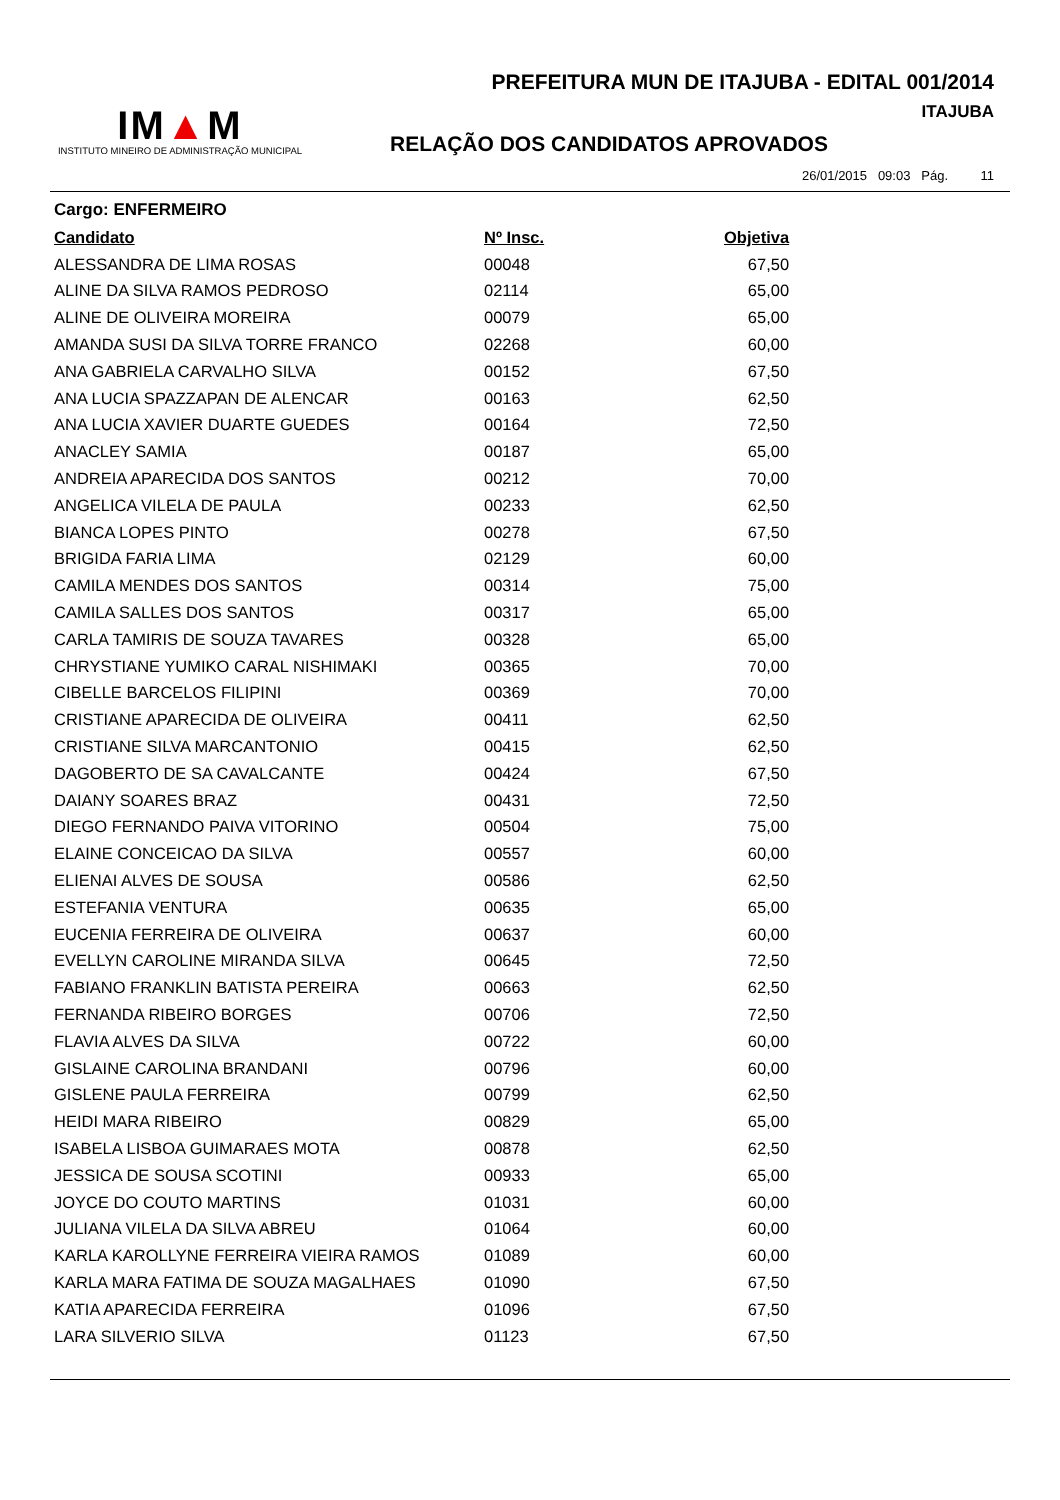PREFEITURA MUN DE ITAJUBA - EDITAL 001/2014
IM▲M
INSTITUTO MINEIRO DE ADMINISTRAÇÃO MUNICIPAL
ITAJUBA
RELAÇÃO DOS CANDIDATOS APROVADOS
26/01/2015 09:03 Pág. 11
Cargo: ENFERMEIRO
| Candidato | Nº Insc. | Objetiva |
| --- | --- | --- |
| ALESSANDRA DE LIMA ROSAS | 00048 | 67,50 |
| ALINE DA SILVA RAMOS PEDROSO | 02114 | 65,00 |
| ALINE DE OLIVEIRA MOREIRA | 00079 | 65,00 |
| AMANDA SUSI DA SILVA TORRE FRANCO | 02268 | 60,00 |
| ANA GABRIELA CARVALHO SILVA | 00152 | 67,50 |
| ANA LUCIA SPAZZAPAN DE ALENCAR | 00163 | 62,50 |
| ANA LUCIA XAVIER DUARTE GUEDES | 00164 | 72,50 |
| ANACLEY SAMIA | 00187 | 65,00 |
| ANDREIA APARECIDA DOS SANTOS | 00212 | 70,00 |
| ANGELICA VILELA DE PAULA | 00233 | 62,50 |
| BIANCA LOPES PINTO | 00278 | 67,50 |
| BRIGIDA FARIA LIMA | 02129 | 60,00 |
| CAMILA MENDES DOS SANTOS | 00314 | 75,00 |
| CAMILA SALLES DOS SANTOS | 00317 | 65,00 |
| CARLA TAMIRIS DE SOUZA TAVARES | 00328 | 65,00 |
| CHRYSTIANE YUMIKO CARAL NISHIMAKI | 00365 | 70,00 |
| CIBELLE BARCELOS FILIPINI | 00369 | 70,00 |
| CRISTIANE APARECIDA DE OLIVEIRA | 00411 | 62,50 |
| CRISTIANE SILVA MARCANTONIO | 00415 | 62,50 |
| DAGOBERTO DE SA CAVALCANTE | 00424 | 67,50 |
| DAIANY SOARES BRAZ | 00431 | 72,50 |
| DIEGO FERNANDO PAIVA VITORINO | 00504 | 75,00 |
| ELAINE CONCEICAO DA SILVA | 00557 | 60,00 |
| ELIENAI ALVES DE SOUSA | 00586 | 62,50 |
| ESTEFANIA VENTURA | 00635 | 65,00 |
| EUCENIA FERREIRA DE OLIVEIRA | 00637 | 60,00 |
| EVELLYN CAROLINE MIRANDA SILVA | 00645 | 72,50 |
| FABIANO FRANKLIN BATISTA PEREIRA | 00663 | 62,50 |
| FERNANDA RIBEIRO BORGES | 00706 | 72,50 |
| FLAVIA ALVES DA SILVA | 00722 | 60,00 |
| GISLAINE CAROLINA BRANDANI | 00796 | 60,00 |
| GISLENE PAULA FERREIRA | 00799 | 62,50 |
| HEIDI MARA RIBEIRO | 00829 | 65,00 |
| ISABELA LISBOA GUIMARAES MOTA | 00878 | 62,50 |
| JESSICA DE SOUSA SCOTINI | 00933 | 65,00 |
| JOYCE DO COUTO MARTINS | 01031 | 60,00 |
| JULIANA VILELA DA SILVA ABREU | 01064 | 60,00 |
| KARLA KAROLLYNE FERREIRA VIEIRA RAMOS | 01089 | 60,00 |
| KARLA MARA FATIMA DE SOUZA MAGALHAES | 01090 | 67,50 |
| KATIA APARECIDA FERREIRA | 01096 | 67,50 |
| LARA SILVERIO SILVA | 01123 | 67,50 |